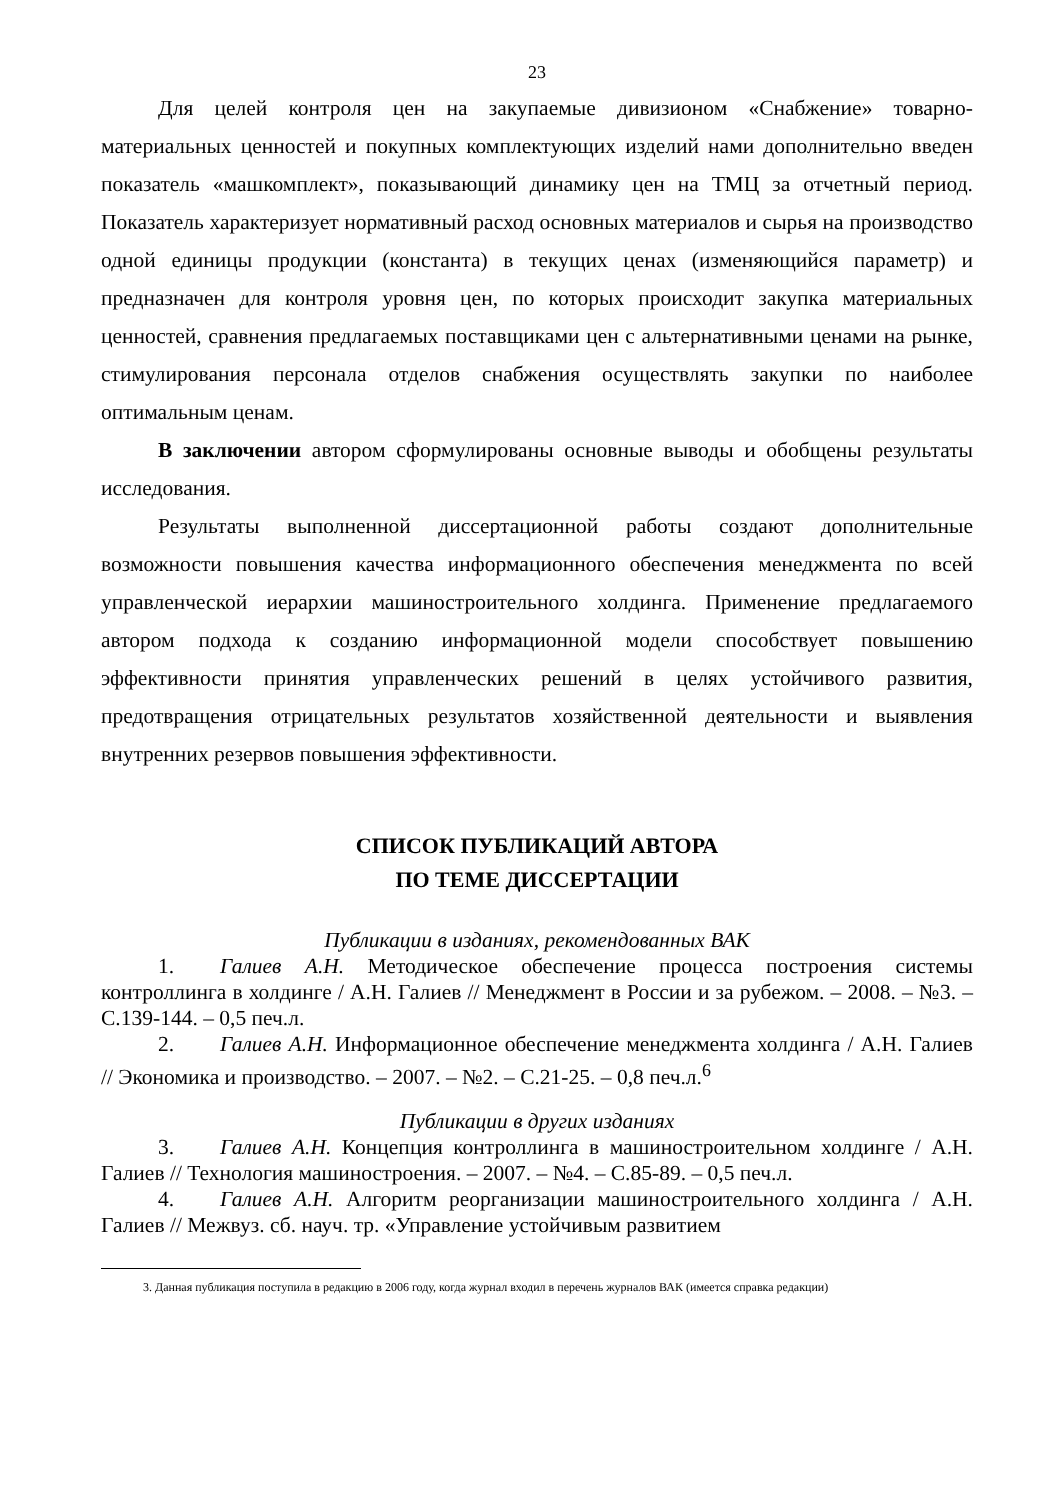23
Для целей контроля цен на закупаемые дивизионом «Снабжение» товарно-материальных ценностей и покупных комплектующих изделий нами дополнительно введен показатель «машкомплект», показывающий динамику цен на ТМЦ за отчетный период. Показатель характеризует нормативный расход основных материалов и сырья на производство одной единицы продукции (константа) в текущих ценах (изменяющийся параметр) и предназначен для контроля уровня цен, по которых происходит закупка материальных ценностей, сравнения предлагаемых поставщиками цен с альтернативными ценами на рынке, стимулирования персонала отделов снабжения осуществлять закупки по наиболее оптимальным ценам.
В заключении автором сформулированы основные выводы и обобщены результаты исследования.
Результаты выполненной диссертационной работы создают дополнительные возможности повышения качества информационного обеспечения менеджмента по всей управленческой иерархии машиностроительного холдинга. Применение предлагаемого автором подхода к созданию информационной модели способствует повышению эффективности принятия управленческих решений в целях устойчивого развития, предотвращения отрицательных результатов хозяйственной деятельности и выявления внутренних резервов повышения эффективности.
СПИСОК ПУБЛИКАЦИЙ АВТОРА
ПО ТЕМЕ ДИССЕРТАЦИИ
Публикации в изданиях, рекомендованных ВАК
1. Галиев А.Н. Методическое обеспечение процесса построения системы контроллинга в холдинге / А.Н. Галиев // Менеджмент в России и за рубежом. – 2008. – №3. – С.139-144. – 0,5 печ.л.
2. Галиев А.Н. Информационное обеспечение менеджмента холдинга / А.Н. Галиев // Экономика и производство. – 2007. – №2. – С.21-25. – 0,8 печ.л.<sup>6</sup>
Публикации в других изданиях
3. Галиев А.Н. Концепция контроллинга в машиностроительном холдинге / А.Н. Галиев // Технология машиностроения. – 2007. – №4. – С.85-89. – 0,5 печ.л.
4. Галиев А.Н. Алгоритм реорганизации машиностроительного холдинга / А.Н. Галиев // Межвуз. сб. науч. тр. «Управление устойчивым развитием
3. Данная публикация поступила в редакцию в 2006 году, когда журнал входил в перечень журналов ВАК (имеется справка редакции)